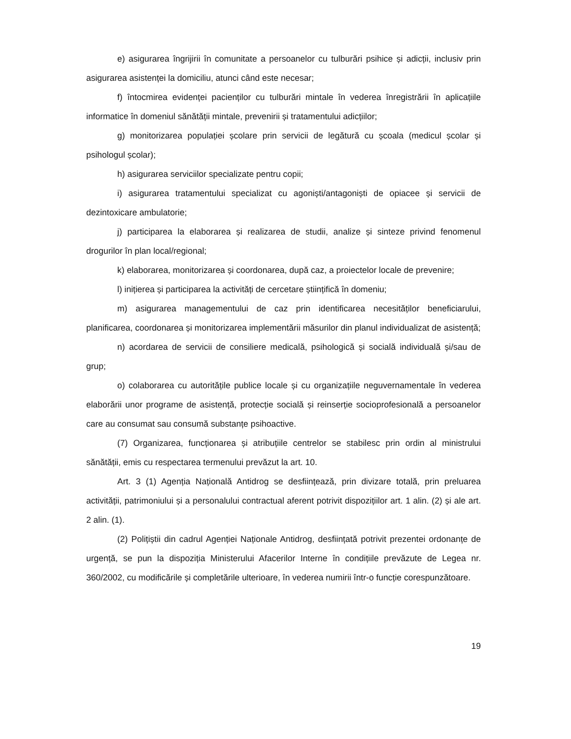e) asigurarea îngrijirii în comunitate a persoanelor cu tulburări psihice și adicții, inclusiv prin asigurarea asistenței la domiciliu, atunci când este necesar;
f) întocmirea evidenței pacienților cu tulburări mintale în vederea înregistrării în aplicațiile informatice în domeniul sănătății mintale, prevenirii și tratamentului adicțiilor;
g) monitorizarea populației școlare prin servicii de legătură cu școala (medicul școlar și psihologul școlar);
h) asigurarea serviciilor specializate pentru copii;
i) asigurarea tratamentului specializat cu agoniști/antagoniști de opiacee și servicii de dezintoxicare ambulatorie;
j) participarea la elaborarea și realizarea de studii, analize și sinteze privind fenomenul drogurilor în plan local/regional;
k) elaborarea, monitorizarea și coordonarea, după caz, a proiectelor locale de prevenire;
l) inițierea și participarea la activități de cercetare științifică în domeniu;
m) asigurarea managementului de caz prin identificarea necesităților beneficiarului, planificarea, coordonarea și monitorizarea implementării măsurilor din planul individualizat de asistență;
n) acordarea de servicii de consiliere medicală, psihologică și socială individuală și/sau de grup;
o) colaborarea cu autoritățile publice locale și cu organizațiile neguvernamentale în vederea elaborării unor programe de asistență, protecție socială și reinserție socioprofesională a persoanelor care au consumat sau consumă substanțe psihoactive.
(7) Organizarea, funcționarea și atribuțiile centrelor se stabilesc prin ordin al ministrului sănătății, emis cu respectarea termenului prevăzut la art. 10.
Art. 3 (1) Agenția Națională Antidrog se desființează, prin divizare totală, prin preluarea activității, patrimoniului și a personalului contractual aferent potrivit dispozițiilor art. 1 alin. (2) și ale art. 2 alin. (1).
(2) Polițiștii din cadrul Agenției Naționale Antidrog, desființată potrivit prezentei ordonanțe de urgență, se pun la dispoziția Ministerului Afacerilor Interne în condițiile prevăzute de Legea nr. 360/2002, cu modificările și completările ulterioare, în vederea numirii într-o funcție corespunzătoare.
19